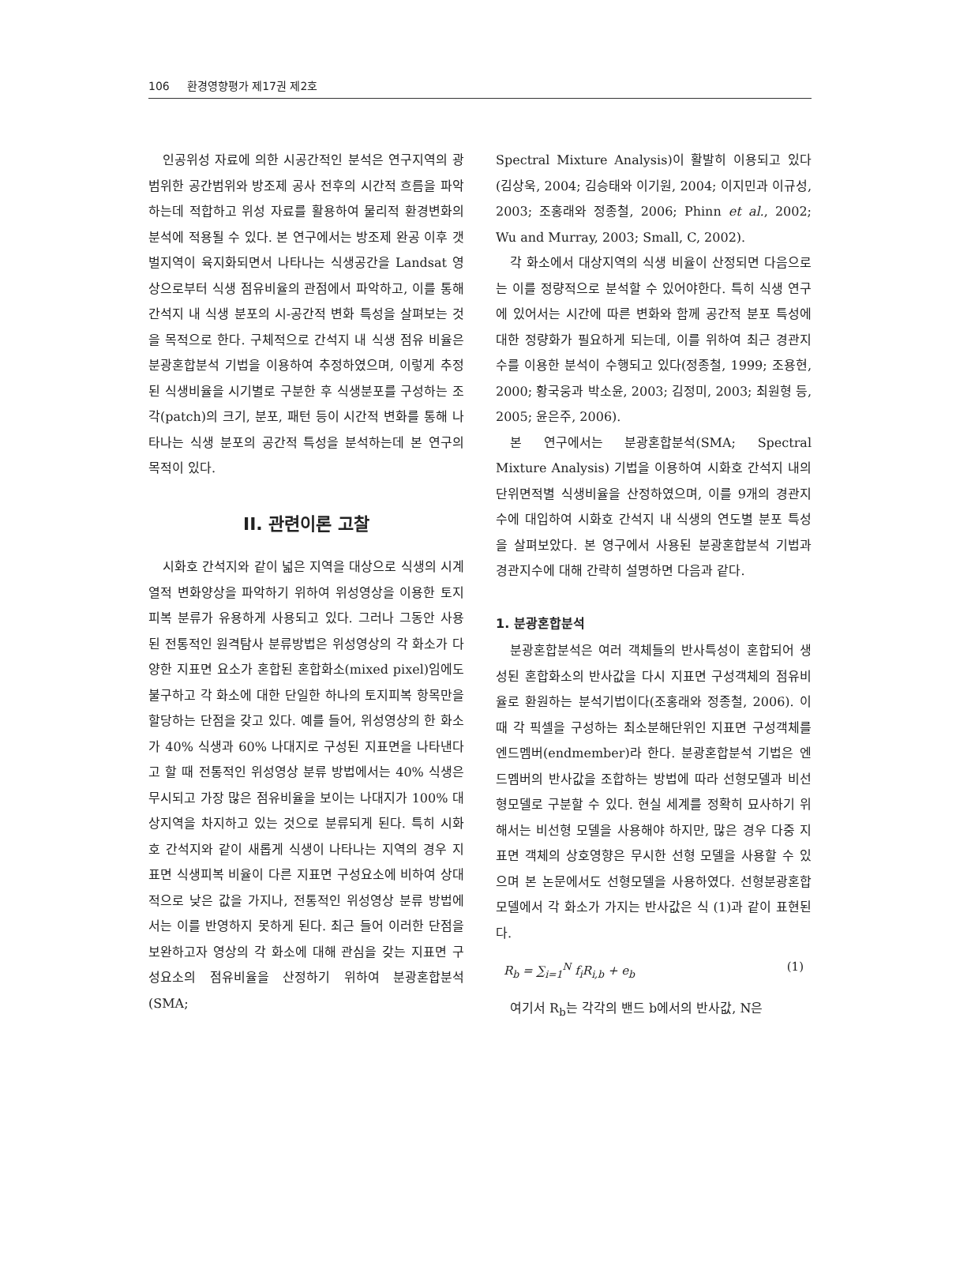106 환경영향평가 제17권 제2호
인공위성 자료에 의한 시공간적인 분석은 연구지역의 광범위한 공간범위와 방조제 공사 전후의 시간적 흐름을 파악하는데 적합하고 위성 자료를 활용하여 물리적 환경변화의 분석에 적용될 수 있다. 본 연구에서는 방조제 완공 이후 갯벌지역이 육지화되면서 나타나는 식생공간을 Landsat 영상으로부터 식생 점유비율의 관점에서 파악하고, 이를 통해 간석지 내 식생 분포의 시-공간적 변화 특성을 살펴보는 것을 목적으로 한다. 구체적으로 간석지 내 식생 점유 비율은 분광혼합분석 기법을 이용하여 추정하였으며, 이렇게 추정된 식생비율을 시기별로 구분한 후 식생분포를 구성하는 조각(patch)의 크기, 분포, 패턴 등이 시간적 변화를 통해 나타나는 식생 분포의 공간적 특성을 분석하는데 본 연구의 목적이 있다.
II. 관련이론 고찰
시화호 간석지와 같이 넓은 지역을 대상으로 식생의 시계열적 변화양상을 파악하기 위하여 위성영상을 이용한 토지피복 분류가 유용하게 사용되고 있다. 그러나 그동안 사용된 전통적인 원격탐사 분류방법은 위성영상의 각 화소가 다양한 지표면 요소가 혼합된 혼합화소(mixed pixel)임에도 불구하고 각 화소에 대한 단일한 하나의 토지피복 항목만을 할당하는 단점을 갖고 있다. 예를 들어, 위성영상의 한 화소가 40% 식생과 60% 나대지로 구성된 지표면을 나타낸다고 할 때 전통적인 위성영상 분류 방법에서는 40% 식생은 무시되고 가장 많은 점유비율을 보이는 나대지가 100% 대상지역을 차지하고 있는 것으로 분류되게 된다. 특히 시화호 간석지와 같이 새롭게 식생이 나타나는 지역의 경우 지표면 식생피복 비율이 다른 지표면 구성요소에 비하여 상대적으로 낮은 값을 가지나, 전통적인 위성영상 분류 방법에서는 이를 반영하지 못하게 된다. 최근 들어 이러한 단점을 보완하고자 영상의 각 화소에 대해 관심을 갖는 지표면 구성요소의 점유비율을 산정하기 위하여 분광혼합분석(SMA;
Spectral Mixture Analysis)이 활발히 이용되고 있다(김상욱, 2004; 김승태와 이기원, 2004; 이지민과 이규성, 2003; 조홍래와 정종철, 2006; Phinn et al., 2002; Wu and Murray, 2003; Small, C, 2002).
각 화소에서 대상지역의 식생 비율이 산정되면 다음으로는 이를 정량적으로 분석할 수 있어야한다. 특히 식생 연구에 있어서는 시간에 따른 변화와 함께 공간적 분포 특성에 대한 정량화가 필요하게 되는데, 이를 위하여 최근 경관지수를 이용한 분석이 수행되고 있다(정종철, 1999; 조용현, 2000; 황국웅과 박소윤, 2003; 김정미, 2003; 최원형 등, 2005; 윤은주, 2006).
본 연구에서는 분광혼합분석(SMA; Spectral Mixture Analysis) 기법을 이용하여 시화호 간석지 내의 단위면적별 식생비율을 산정하였으며, 이를 9개의 경관지수에 대입하여 시화호 간석지 내 식생의 연도별 분포 특성을 살펴보았다. 본 영구에서 사용된 분광혼합분석 기법과 경관지수에 대해 간략히 설명하면 다음과 같다.
1. 분광혼합분석
분광혼합분석은 여러 객체들의 반사특성이 혼합되어 생성된 혼합화소의 반사값을 다시 지표면 구성객체의 점유비율로 환원하는 분석기법이다(조홍래와 정종철, 2006). 이때 각 픽셀을 구성하는 최소분해단위인 지표면 구성객체를 엔드멤버(endmember)라 한다. 분광혼합분석 기법은 엔드멤버의 반사값을 조합하는 방법에 따라 선형모델과 비선형모델로 구분할 수 있다. 현실 세계를 정확히 묘사하기 위해서는 비선형 모델을 사용해야 하지만, 많은 경우 다중 지표면 객체의 상호영향은 무시한 선형 모델을 사용할 수 있으며 본 논문에서도 선형모델을 사용하였다. 선형분광혼합모델에서 각 화소가 가지는 반사값은 식 (1)과 같이 표현된다.
R<sub>b</sub> = ∑<sub>i=1</sub><sup>N</sup> f<sub>i</sub>R<sub>i,b</sub> + e<sub>b</sub> (1)
여기서 R<sub>b</sub>는 각각의 밴드 b에서의 반사값, N은